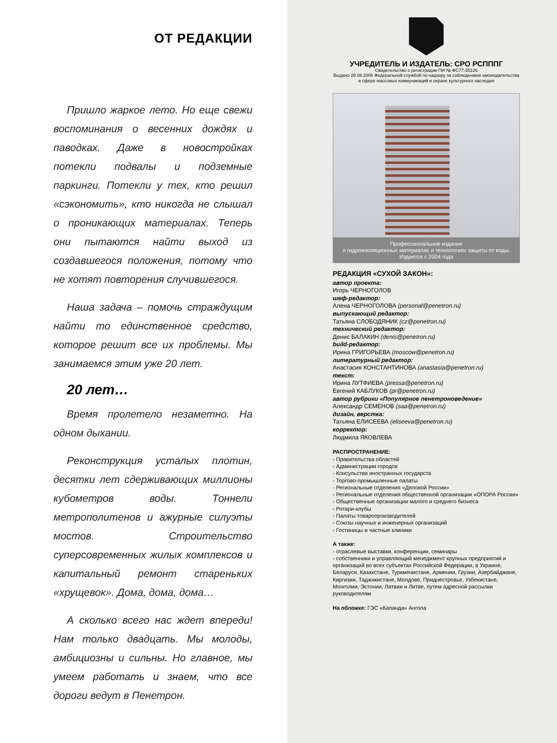ОТ РЕДАКЦИИ
Пришло жаркое лето. Но еще свежи воспоминания о весенних дождях и паводках. Даже в новостройках потекли подвалы и подземные паркинги. Потекли у тех, кто решил «сэкономить», кто никогда не слышал о проникающих материалах. Теперь они пытаются найти выход из создавшегося положения, потому что не хотят повторения случившегося.
Наша задача – помочь страждущим найти то единственное средство, которое решит все их проблемы. Мы занимаемся этим уже 20 лет.
20 лет…
Время пролетело незаметно. На одном дыхании.
Реконструкция усталых плотин, десятки лет сдерживающих миллионы кубометров воды. Тоннели метрополитенов и ажурные силуэты мостов. Строительство суперсовременных жилых комплексов и капитальный ремонт стареньких «хрущевок». Дома, дома, дома…
А сколько всего нас ждет впереди! Нам только двадцать. Мы молоды, амбициозны и сильны. Но главное, мы умеем работать и знаем, что все дороги ведут в Пенетрон.
УЧРЕДИТЕЛЬ И ИЗДАТЕЛЬ: СРО РСПППГ
Свидетельство о регистрации ПИ № ФС77-25126
Выдано 28.08.2006 Федеральной службой по надзору за соблюдением законодательства
в сфере массовых коммуникаций и охране культурного наследия
Профессиональное издание
о гидроизоляционных материалах и технологиях защиты от воды.
Издается с 2004 года
РЕДАКЦИЯ «СУХОЙ ЗАКОН»:
автор проекта:
Игорь ЧЕРНОГОЛОВ
шеф-редактор:
Алена ЧЕРНОГОЛОВА (personal@penetron.ru)
выпускающий редактор:
Татьяна СЛОБОДЯНИК (cz@penetron.ru)
технический редактор:
Денис БАЛАКИН (denis@penetron.ru)
build-редактор:
Ирина ГРИГОРЬЕВА (moscow@penetron.ru)
литературный редактор:
Анастасия КОНСТАНТИНОВА (anastasia@penetron.ru)
текст:
Ирина ЛУТФИЕВА (pressa@penetron.ru)
Евгений КАБЛУКОВ (pr@penetron.ru)
автор рубрики «Популярное пенетроноведение»
Александр СЕМЕНОВ (saa@penetron.ru)
дизайн, верстка:
Татьяна ЕЛИСЕЕВА (eliseeva@penetron.ru)
корректор:
Людмила ЯКОВЛЕВА
РАСПРОСТРАНЕНИЕ:
- Правительства областей
- Администрации городов
- Консульства иностранных государств
- Торгово-промышленные палаты
- Региональные отделения «Деловой России»
- Региональные отделения общественной организации «ОПОРА России»
- Общественные организации малого и среднего бизнеса
- Ротари-клубы
- Палаты товаропроизводителей
- Союзы научных и инженерных организаций
- Гостиницы и частные клиники
А также:
- отраслевые выставки, конференции, семинары
- собственники и управляющий менеджмент крупных предприятий и организаций во всех субъектах Российской Федерации, в Украине, Беларуси, Казахстане, Туркменистане, Армении, Грузии, Азербайджане, Киргизии, Таджикистане, Молдове, Приднестровье, Узбекистане, Монголии, Эстонии, Латвии и Литве, путем адресной рассылки руководителям
На обложке: ГЭС «Капанда» Ангола